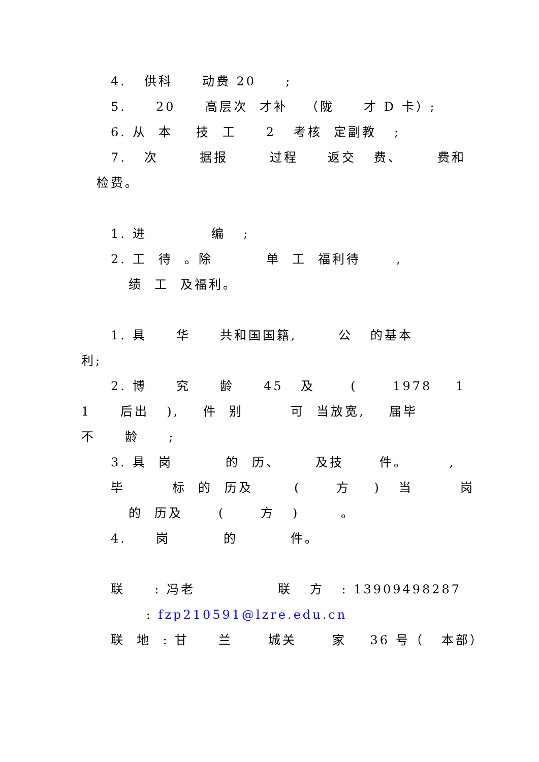4. 供科 动费 20 ;
5. 20 高层次 才补 （陇 才 D 卡）;
6. 从 本 技 工 2 考核 定副教 ;
7. 次 据报 过程 返交 费、 费和
检费。
1. 进 编 ;
2. 工 待 。除 单 工 福利待 ,
绩 工 及福利。
1. 具 华 共和国国籍, 公 的基本
利;
2. 博 究 龄 45 及 ( 1978 1
1 后出 ), 件 别 可 当放宽, 届毕
不 龄 ;
3. 具 岗 的 历、 及技 件。 ,
毕 标 的 历及 ( 方 ) 当 岗
的 历及 ( 方 ) 。
4. 岗 的 件。
联 : 冯老 联 方 : 13909498287
: fzp210591@lzre.edu.cn
联 地 : 甘 兰 城关 家 36 号（ 本部）